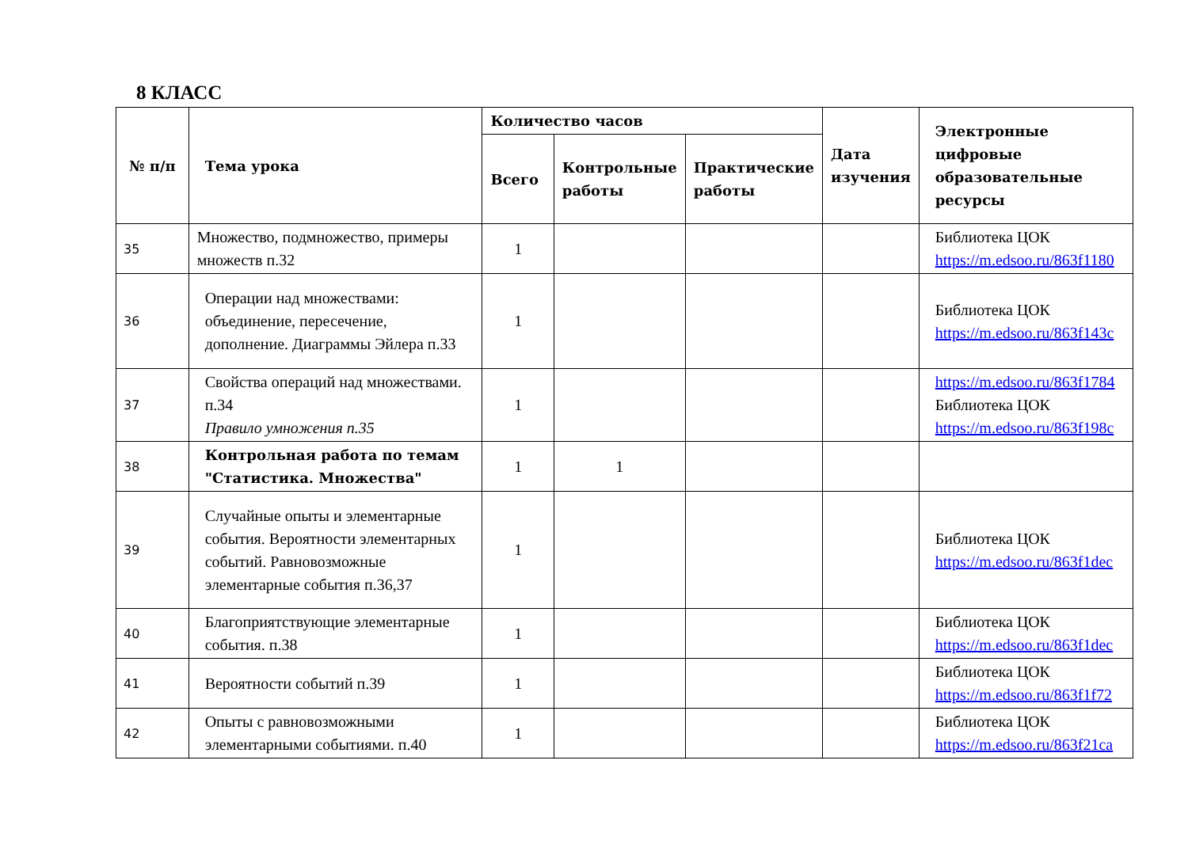8 КЛАСС
| № п/п | Тема урока | Количество часов | | | Дата изучения | Электронные цифровые образовательные ресурсы |
| --- | --- | --- | --- | --- | --- | --- |
| | | Всего | Контрольные работы | Практические работы | | |
| 35 | Множество, подмножество, примеры множеств п.32 | 1 | | | | Библиотека ЦОК https://m.edsoo.ru/863f1180 |
| 36 | Операции над множествами: объединение, пересечение, дополнение. Диаграммы Эйлера п.33 | 1 | | | | Библиотека ЦОК https://m.edsoo.ru/863f143c |
| 37 | Свойства операций над множествами. п.34 Правило умножения п.35 | 1 | | | | https://m.edsoo.ru/863f1784 Библиотека ЦОК https://m.edsoo.ru/863f198c |
| 38 | Контрольная работа по темам "Статистика. Множества" | 1 | 1 | | | |
| 39 | Случайные опыты и элементарные события. Вероятности элементарных событий. Равновозможные элементарные события п.36,37 | 1 | | | | Библиотека ЦОК https://m.edsoo.ru/863f1dec |
| 40 | Благоприятствующие элементарные события. п.38 | 1 | | | | Библиотека ЦОК https://m.edsoo.ru/863f1dec |
| 41 | Вероятности событий п.39 | 1 | | | | Библиотека ЦОК https://m.edsoo.ru/863f1f72 |
| 42 | Опыты с равновозможными элементарными событиями. п.40 | 1 | | | | Библиотека ЦОК https://m.edsoo.ru/863f21ca |